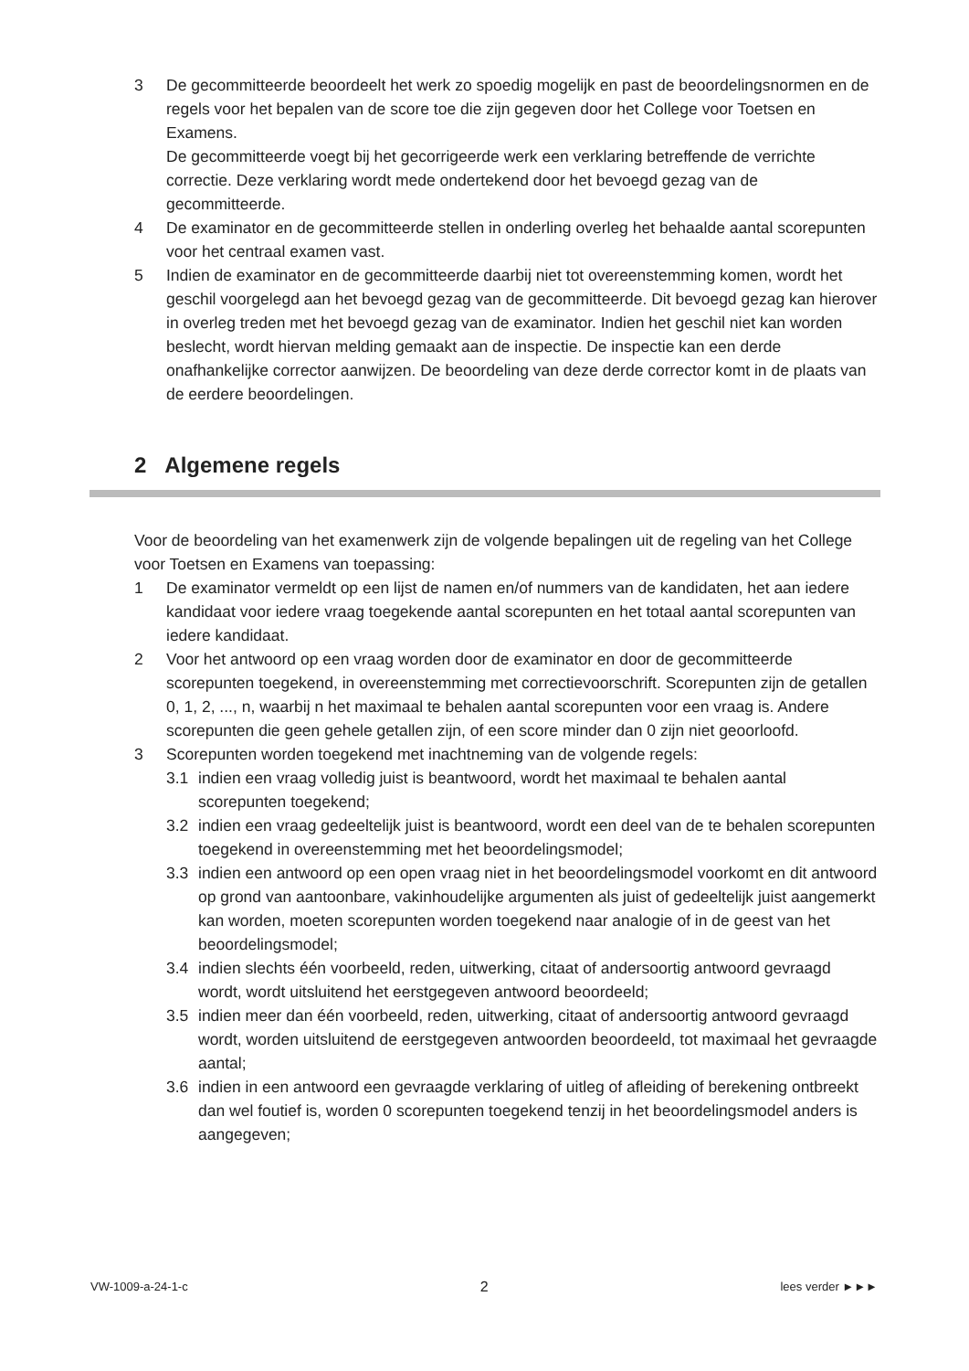3 De gecommitteerde beoordeelt het werk zo spoedig mogelijk en past de beoordelingsnormen en de regels voor het bepalen van de score toe die zijn gegeven door het College voor Toetsen en Examens.
De gecommitteerde voegt bij het gecorrigeerde werk een verklaring betreffende de verrichte correctie. Deze verklaring wordt mede ondertekend door het bevoegd gezag van de gecommitteerde.
4 De examinator en de gecommitteerde stellen in onderling overleg het behaalde aantal scorepunten voor het centraal examen vast.
5 Indien de examinator en de gecommitteerde daarbij niet tot overeenstemming komen, wordt het geschil voorgelegd aan het bevoegd gezag van de gecommitteerde. Dit bevoegd gezag kan hierover in overleg treden met het bevoegd gezag van de examinator. Indien het geschil niet kan worden beslecht, wordt hiervan melding gemaakt aan de inspectie. De inspectie kan een derde onafhankelijke corrector aanwijzen. De beoordeling van deze derde corrector komt in de plaats van de eerdere beoordelingen.
2 Algemene regels
Voor de beoordeling van het examenwerk zijn de volgende bepalingen uit de regeling van het College voor Toetsen en Examens van toepassing:
1 De examinator vermeldt op een lijst de namen en/of nummers van de kandidaten, het aan iedere kandidaat voor iedere vraag toegekende aantal scorepunten en het totaal aantal scorepunten van iedere kandidaat.
2 Voor het antwoord op een vraag worden door de examinator en door de gecommitteerde scorepunten toegekend, in overeenstemming met correctievoorschrift. Scorepunten zijn de getallen 0, 1, 2, ..., n, waarbij n het maximaal te behalen aantal scorepunten voor een vraag is. Andere scorepunten die geen gehele getallen zijn, of een score minder dan 0 zijn niet geoorloofd.
3 Scorepunten worden toegekend met inachtneming van de volgende regels:
3.1 indien een vraag volledig juist is beantwoord, wordt het maximaal te behalen aantal scorepunten toegekend;
3.2 indien een vraag gedeeltelijk juist is beantwoord, wordt een deel van de te behalen scorepunten toegekend in overeenstemming met het beoordelingsmodel;
3.3 indien een antwoord op een open vraag niet in het beoordelingsmodel voorkomt en dit antwoord op grond van aantoonbare, vakinhoudelijke argumenten als juist of gedeeltelijk juist aangemerkt kan worden, moeten scorepunten worden toegekend naar analogie of in de geest van het beoordelingsmodel;
3.4 indien slechts één voorbeeld, reden, uitwerking, citaat of andersoortig antwoord gevraagd wordt, wordt uitsluitend het eerstgegeven antwoord beoordeeld;
3.5 indien meer dan één voorbeeld, reden, uitwerking, citaat of andersoortig antwoord gevraagd wordt, worden uitsluitend de eerstgegeven antwoorden beoordeeld, tot maximaal het gevraagde aantal;
3.6 indien in een antwoord een gevraagde verklaring of uitleg of afleiding of berekening ontbreekt dan wel foutief is, worden 0 scorepunten toegekend tenzij in het beoordelingsmodel anders is aangegeven;
VW-1009-a-24-1-c 2 lees verder ►►►